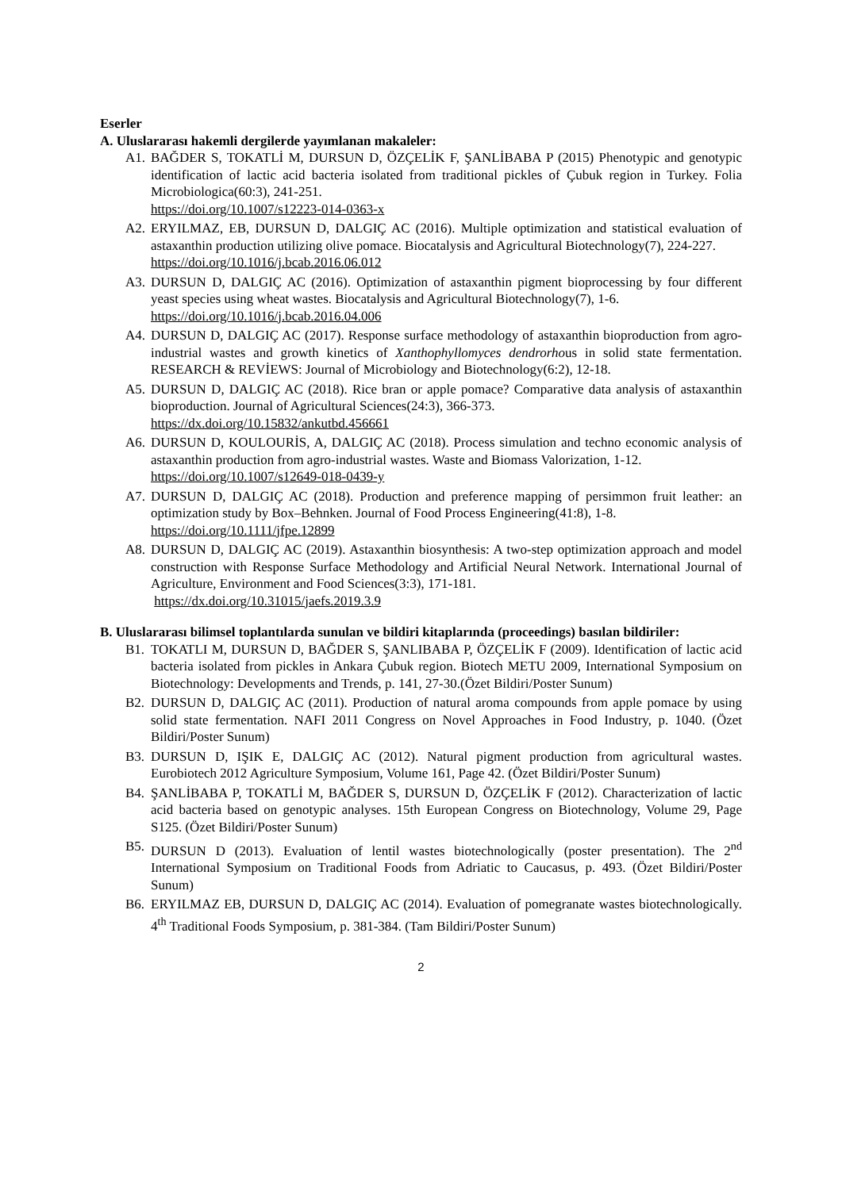Eserler
A. Uluslararası hakemli dergilerde yayımlanan makaleler:
A1. BAĞDER S, TOKATLİ M, DURSUN D, ÖZÇELİK F, ŞANLİBABA P (2015) Phenotypic and genotypic identification of lactic acid bacteria isolated from traditional pickles of Çubuk region in Turkey. Folia Microbiologica(60:3), 241-251.
https://doi.org/10.1007/s12223-014-0363-x
A2. ERYILMAZ, EB, DURSUN D, DALGIÇ AC (2016). Multiple optimization and statistical evaluation of astaxanthin production utilizing olive pomace. Biocatalysis and Agricultural Biotechnology(7), 224-227.
https://doi.org/10.1016/j.bcab.2016.06.012
A3. DURSUN D, DALGIÇ AC (2016). Optimization of astaxanthin pigment bioprocessing by four different yeast species using wheat wastes. Biocatalysis and Agricultural Biotechnology(7), 1-6.
https://doi.org/10.1016/j.bcab.2016.04.006
A4. DURSUN D, DALGIÇ AC (2017). Response surface methodology of astaxanthin bioproduction from agro-industrial wastes and growth kinetics of Xanthophyllomyces dendrorhous in solid state fermentation. RESEARCH & REVİEWS: Journal of Microbiology and Biotechnology(6:2), 12-18.
A5. DURSUN D, DALGIÇ AC (2018). Rice bran or apple pomace? Comparative data analysis of astaxanthin bioproduction. Journal of Agricultural Sciences(24:3), 366-373.
https://dx.doi.org/10.15832/ankutbd.456661
A6. DURSUN D, KOULOURİS, A, DALGIÇ AC (2018). Process simulation and techno economic analysis of astaxanthin production from agro-industrial wastes. Waste and Biomass Valorization, 1-12.
https://doi.org/10.1007/s12649-018-0439-y
A7. DURSUN D, DALGIÇ AC (2018). Production and preference mapping of persimmon fruit leather: an optimization study by Box–Behnken. Journal of Food Process Engineering(41:8), 1-8.
https://doi.org/10.1111/jfpe.12899
A8. DURSUN D, DALGIÇ AC (2019). Astaxanthin biosynthesis: A two-step optimization approach and model construction with Response Surface Methodology and Artificial Neural Network. International Journal of Agriculture, Environment and Food Sciences(3:3), 171-181.
https://dx.doi.org/10.31015/jaefs.2019.3.9
B. Uluslararası bilimsel toplantılarda sunulan ve bildiri kitaplarında (proceedings) basılan bildiriler:
B1. TOKATLI M, DURSUN D, BAĞDER S, ŞANLIBABA P, ÖZÇELİK F (2009). Identification of lactic acid bacteria isolated from pickles in Ankara Çubuk region. Biotech METU 2009, International Symposium on Biotechnology: Developments and Trends, p. 141, 27-30.(Özet Bildiri/Poster Sunum)
B2. DURSUN D, DALGIÇ AC (2011). Production of natural aroma compounds from apple pomace by using solid state fermentation. NAFI 2011 Congress on Novel Approaches in Food Industry, p. 1040. (Özet Bildiri/Poster Sunum)
B3. DURSUN D, IŞIK E, DALGIÇ AC (2012). Natural pigment production from agricultural wastes. Eurobiotech 2012 Agriculture Symposium, Volume 161, Page 42. (Özet Bildiri/Poster Sunum)
B4. ŞANLİBABA P, TOKATLİ M, BAĞDER S, DURSUN D, ÖZÇELİK F (2012). Characterization of lactic acid bacteria based on genotypic analyses. 15th European Congress on Biotechnology, Volume 29, Page S125. (Özet Bildiri/Poster Sunum)
B5. DURSUN D (2013). Evaluation of lentil wastes biotechnologically (poster presentation). The 2<sup>nd</sup> International Symposium on Traditional Foods from Adriatic to Caucasus, p. 493. (Özet Bildiri/Poster Sunum)
B6. ERYILMAZ EB, DURSUN D, DALGIÇ AC (2014). Evaluation of pomegranate wastes biotechnologically. 4<sup>th</sup> Traditional Foods Symposium, p. 381-384. (Tam Bildiri/Poster Sunum)
2